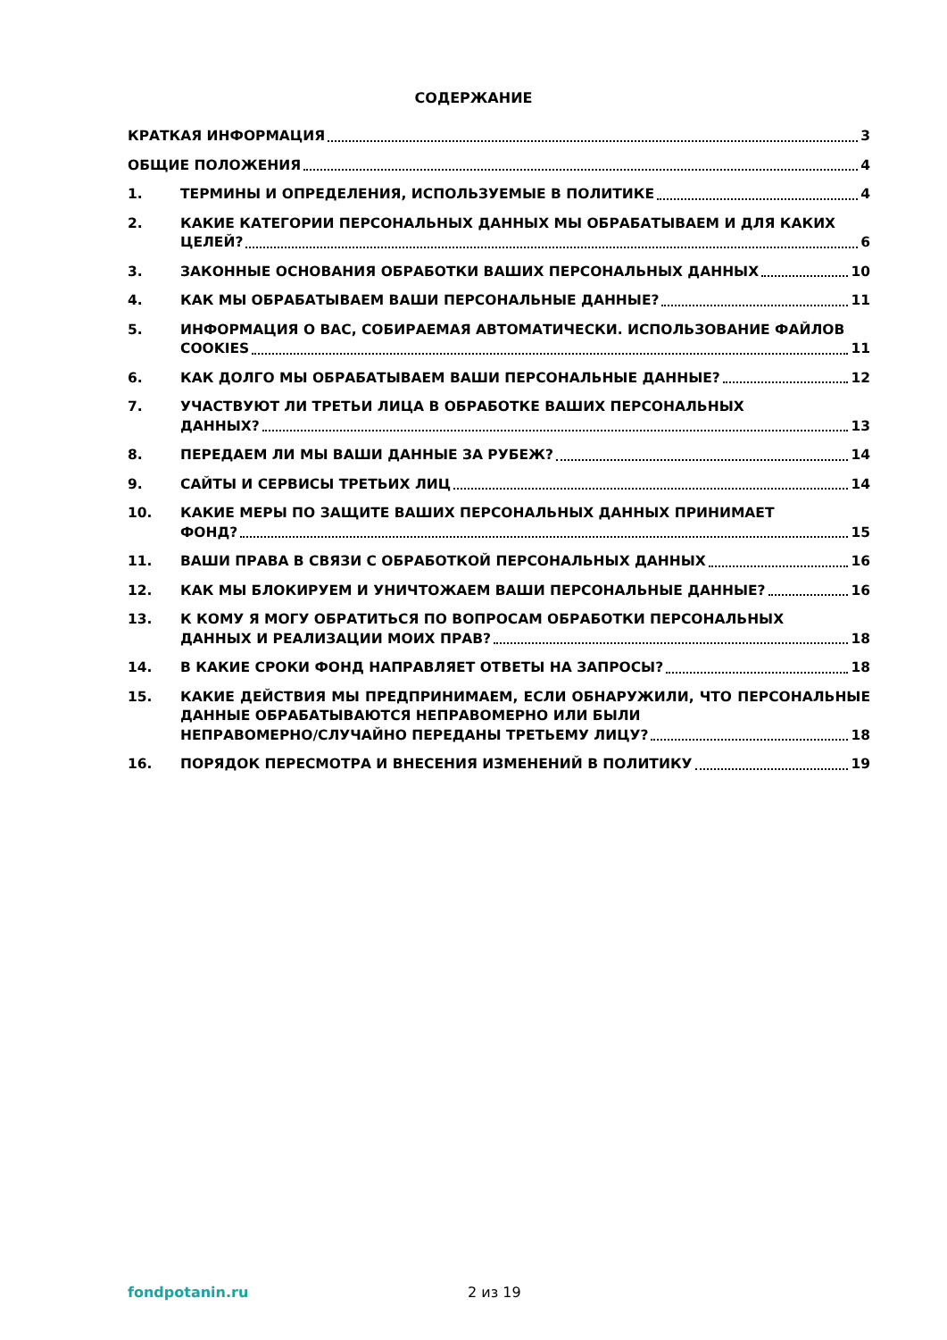СОДЕРЖАНИЕ
КРАТКАЯ ИНФОРМАЦИЯ 3
ОБЩИЕ ПОЛОЖЕНИЯ 4
1. ТЕРМИНЫ И ОПРЕДЕЛЕНИЯ, ИСПОЛЬЗУЕМЫЕ В ПОЛИТИКЕ 4
2. КАКИЕ КАТЕГОРИИ ПЕРСОНАЛЬНЫХ ДАННЫХ МЫ ОБРАБАТЫВАЕМ И ДЛЯ КАКИХ
ЦЕЛЕЙ? 6
3. ЗАКОННЫЕ ОСНОВАНИЯ ОБРАБОТКИ ВАШИХ ПЕРСОНАЛЬНЫХ ДАННЫХ 10
4. КАК МЫ ОБРАБАТЫВАЕМ ВАШИ ПЕРСОНАЛЬНЫЕ ДАННЫЕ? 11
5. ИНФОРМАЦИЯ О ВАС, СОБИРАЕМАЯ АВТОМАТИЧЕСКИ. ИСПОЛЬЗОВАНИЕ ФАЙЛОВ
COOKIES 11
6. КАК ДОЛГО МЫ ОБРАБАТЫВАЕМ ВАШИ ПЕРСОНАЛЬНЫЕ ДАННЫЕ? 12
7. УЧАСТВУЮТ ЛИ ТРЕТЬИ ЛИЦА В ОБРАБОТКЕ ВАШИХ ПЕРСОНАЛЬНЫХ
ДАННЫХ? 13
8. ПЕРЕДАЕМ ЛИ МЫ ВАШИ ДАННЫЕ ЗА РУБЕЖ? 14
9. САЙТЫ И СЕРВИСЫ ТРЕТЬИХ ЛИЦ 14
10. КАКИЕ МЕРЫ ПО ЗАЩИТЕ ВАШИХ ПЕРСОНАЛЬНЫХ ДАННЫХ ПРИНИМАЕТ
ФОНД? 15
11. ВАШИ ПРАВА В СВЯЗИ С ОБРАБОТКОЙ ПЕРСОНАЛЬНЫХ ДАННЫХ 16
12. КАК МЫ БЛОКИРУЕМ И УНИЧТОЖАЕМ ВАШИ ПЕРСОНАЛЬНЫЕ ДАННЫЕ? 16
13. К КОМУ Я МОГУ ОБРАТИТЬСЯ ПО ВОПРОСАМ ОБРАБОТКИ ПЕРСОНАЛЬНЫХ
ДАННЫХ И РЕАЛИЗАЦИИ МОИХ ПРАВ? 18
14. В КАКИЕ СРОКИ ФОНД НАПРАВЛЯЕТ ОТВЕТЫ НА ЗАПРОСЫ? 18
15. КАКИЕ ДЕЙСТВИЯ МЫ ПРЕДПРИНИМАЕМ, ЕСЛИ ОБНАРУЖИЛИ, ЧТО ПЕРСОНАЛЬНЫЕ ДАННЫЕ ОБРАБАТЫВАЮТСЯ НЕПРАВОМЕРНО ИЛИ БЫЛИ
НЕПРАВОМЕРНО/СЛУЧАЙНО ПЕРЕДАНЫ ТРЕТЬЕМУ ЛИЦУ? 18
16. ПОРЯДОК ПЕРЕСМОТРА И ВНЕСЕНИЯ ИЗМЕНЕНИЙ В ПОЛИТИКУ 19
fondpotanin.ru 2 из 19